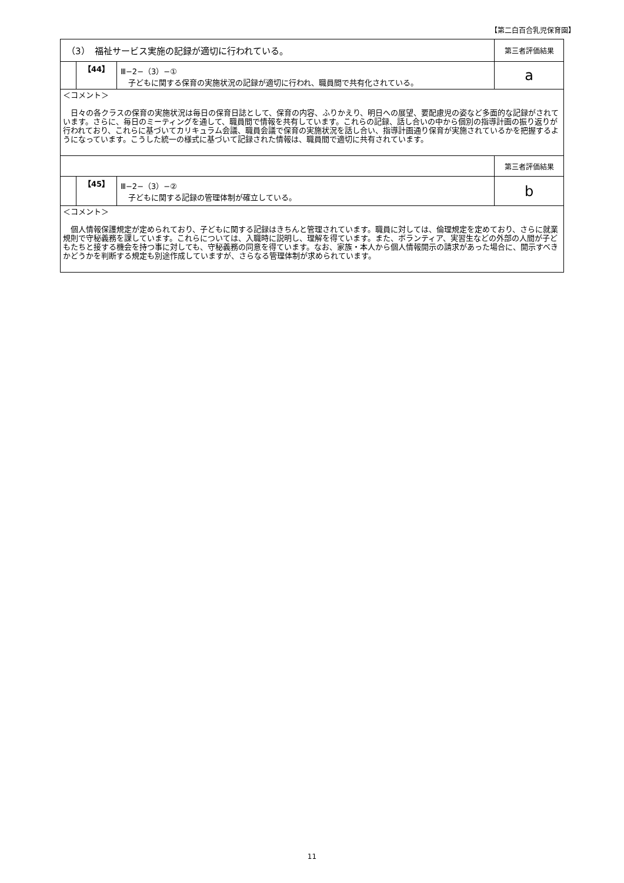【第二白百合乳児保育園】
| （3） 福祉サービス実施の記録が適切に行われている。 | | | 第三者評価結果 |
| | 【44】 | Ⅲ−2−（3）−① 子どもに関する保育の実施状況の記録が適切に行われ、職員間で共有化されている。 | a |
| ＜コメント＞ 日々の各クラスの保育の実施状況は毎日の保育日誌として、保育の内容、ふりかえり、明日への展望、要配慮児の姿など多面的な記録がされています。さらに、毎日のミーティングを通して、職員間で情報を共有しています。これらの記録、話し合いの中から個別の指導計画の振り返りが行われており、これらに基づいてカリキュラム会議、職員会議で保育の実施状況を話し合い、指導計画通り保育が実施されているかを把握するようになっています。こうした統一の様式に基づいて記録された情報は、職員間で適切に共有されています。 | | | |
| | | | 第三者評価結果 |
| | 【45】 | Ⅲ−2−（3）−② 子どもに関する記録の管理体制が確立している。 | b |
| ＜コメント＞ 個人情報保護規定が定められており、子どもに関する記録はきちんと管理されています。職員に対しては、倫理規定を定めており、さらに就業規則で守秘義務を課しています。これらについては、入職時に説明し、理解を得ています。また、ボランティア、実習生などの外部の人間が子どもたちと接する機会を持つ事に対しても、守秘義務の同意を得ています。なお、家族・本人から個人情報開示の請求があった場合に、開示すべきかどうかを判断する規定も別途作成していますが、さらなる管理体制が求められています。 | | | |
11